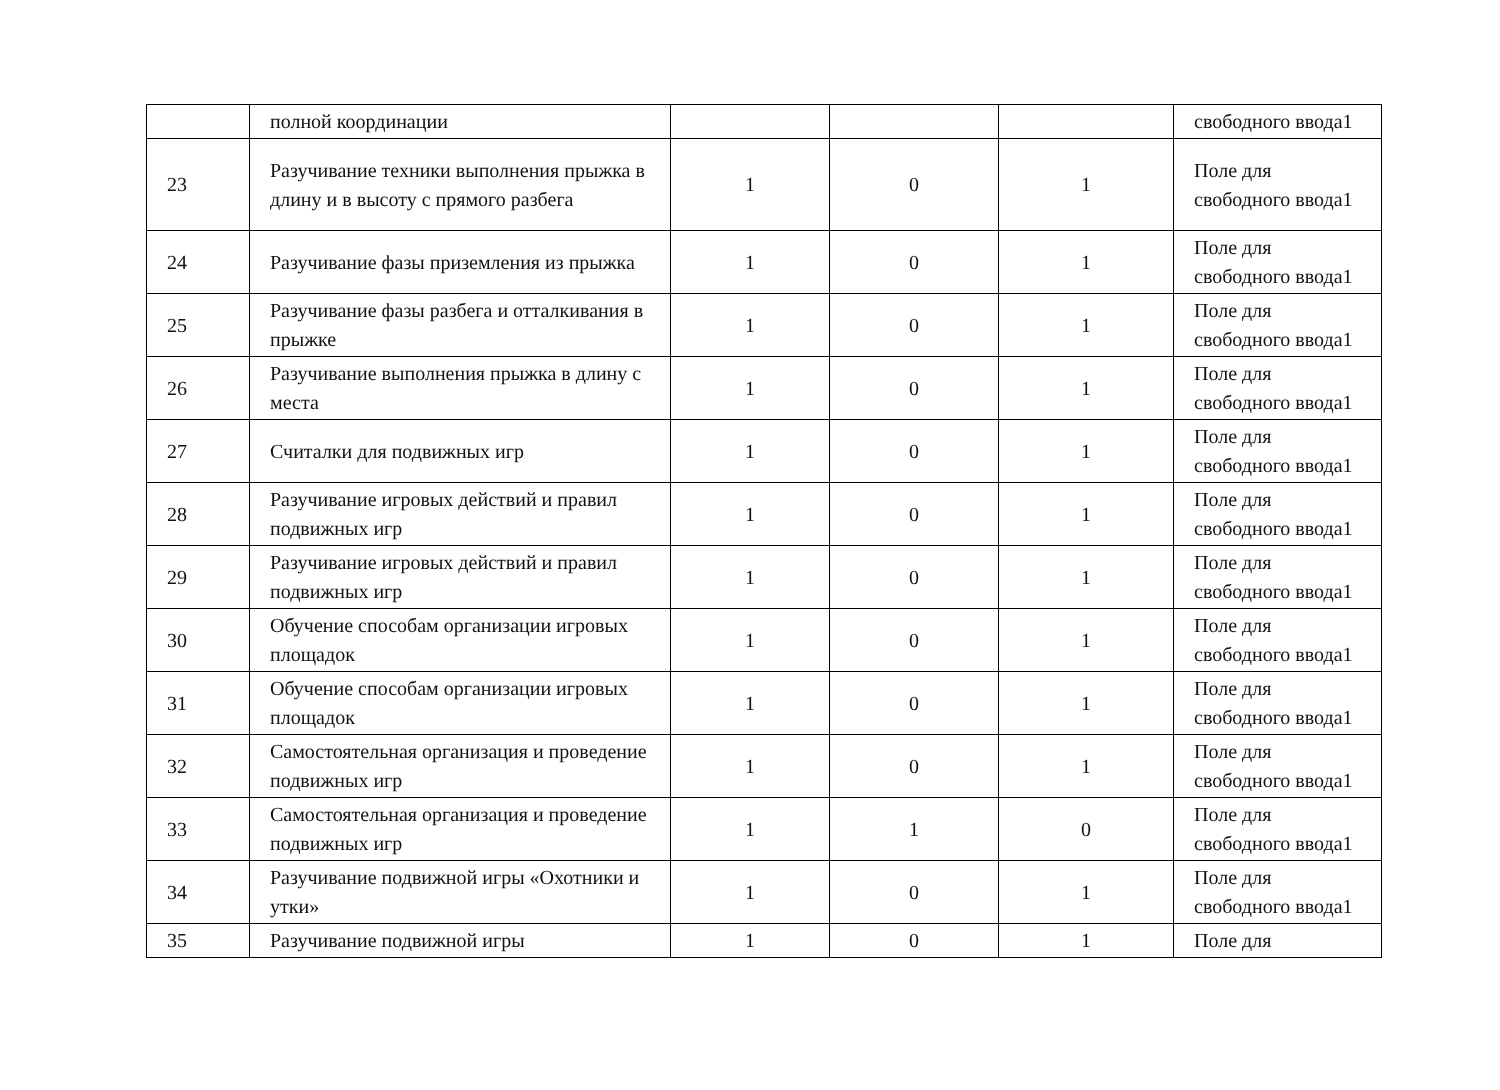| | полной координации | | | | свободного ввода1 |
| 23 | Разучивание техники выполнения прыжка в длину и в высоту с прямого разбега | 1 | 0 | 1 | Поле для свободного ввода1 |
| 24 | Разучивание фазы приземления из прыжка | 1 | 0 | 1 | Поле для свободного ввода1 |
| 25 | Разучивание фазы разбега и отталкивания в прыжке | 1 | 0 | 1 | Поле для свободного ввода1 |
| 26 | Разучивание выполнения прыжка в длину с места | 1 | 0 | 1 | Поле для свободного ввода1 |
| 27 | Считалки для подвижных игр | 1 | 0 | 1 | Поле для свободного ввода1 |
| 28 | Разучивание игровых действий и правил подвижных игр | 1 | 0 | 1 | Поле для свободного ввода1 |
| 29 | Разучивание игровых действий и правил подвижных игр | 1 | 0 | 1 | Поле для свободного ввода1 |
| 30 | Обучение способам организации игровых площадок | 1 | 0 | 1 | Поле для свободного ввода1 |
| 31 | Обучение способам организации игровых площадок | 1 | 0 | 1 | Поле для свободного ввода1 |
| 32 | Самостоятельная организация и проведение подвижных игр | 1 | 0 | 1 | Поле для свободного ввода1 |
| 33 | Самостоятельная организация и проведение подвижных игр | 1 | 1 | 0 | Поле для свободного ввода1 |
| 34 | Разучивание подвижной игры «Охотники и утки» | 1 | 0 | 1 | Поле для свободного ввода1 |
| 35 | Разучивание подвижной игры | 1 | 0 | 1 | Поле для |